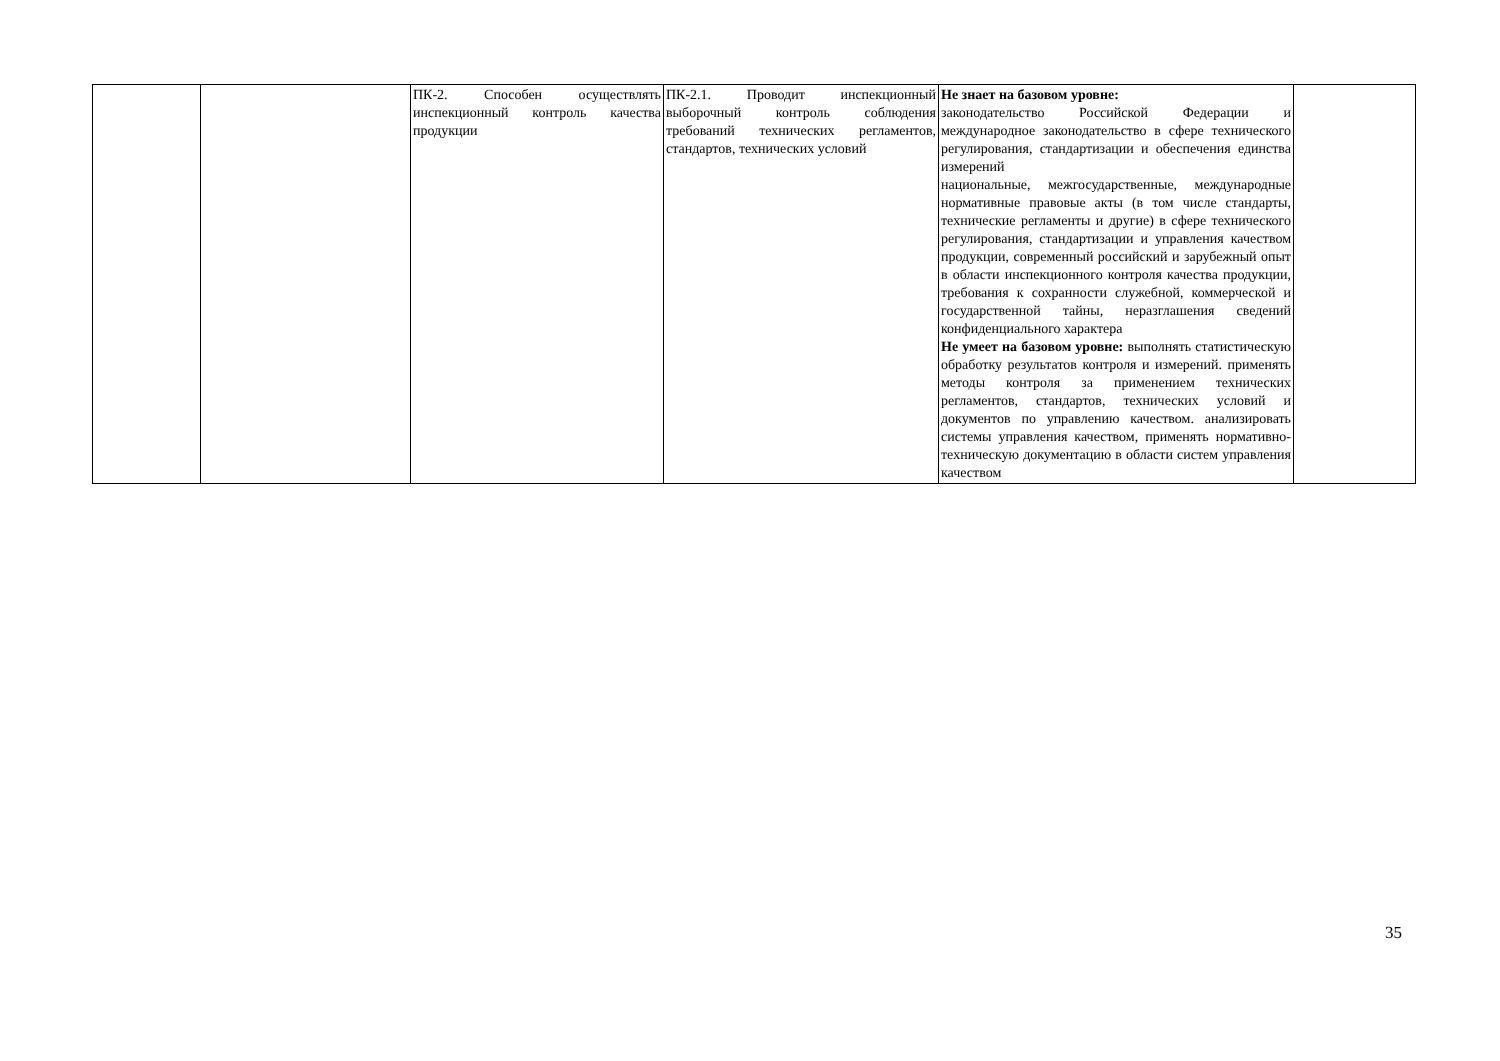| | | ПК-2. Способен осуществлять инспекционный контроль качества продукции | ПК-2.1. Проводит инспекционный выборочный контроль соблюдения требований технических регламентов, стандартов, технических условий | Не знает на базовом уровне: законодательство Российской Федерации и международное законодательство в сфере технического регулирования, стандартизации и обеспечения единства измерений национальные, межгосударственные, международные нормативные правовые акты (в том числе стандарты, технические регламенты и другие) в сфере технического регулирования, стандартизации и управления качеством продукции, современный российский и зарубежный опыт в области инспекционного контроля качества продукции, требования к сохранности служебной, коммерческой и государственной тайны, неразглашения сведений конфиденциального характера Не умеет на базовом уровне: выполнять статистическую обработку результатов контроля и измерений. применять методы контроля за применением технических регламентов, стандартов, технических условий и документов по управлению качеством. анализировать системы управления качеством, применять нормативно-техническую документацию в области систем управления качеством | |
35